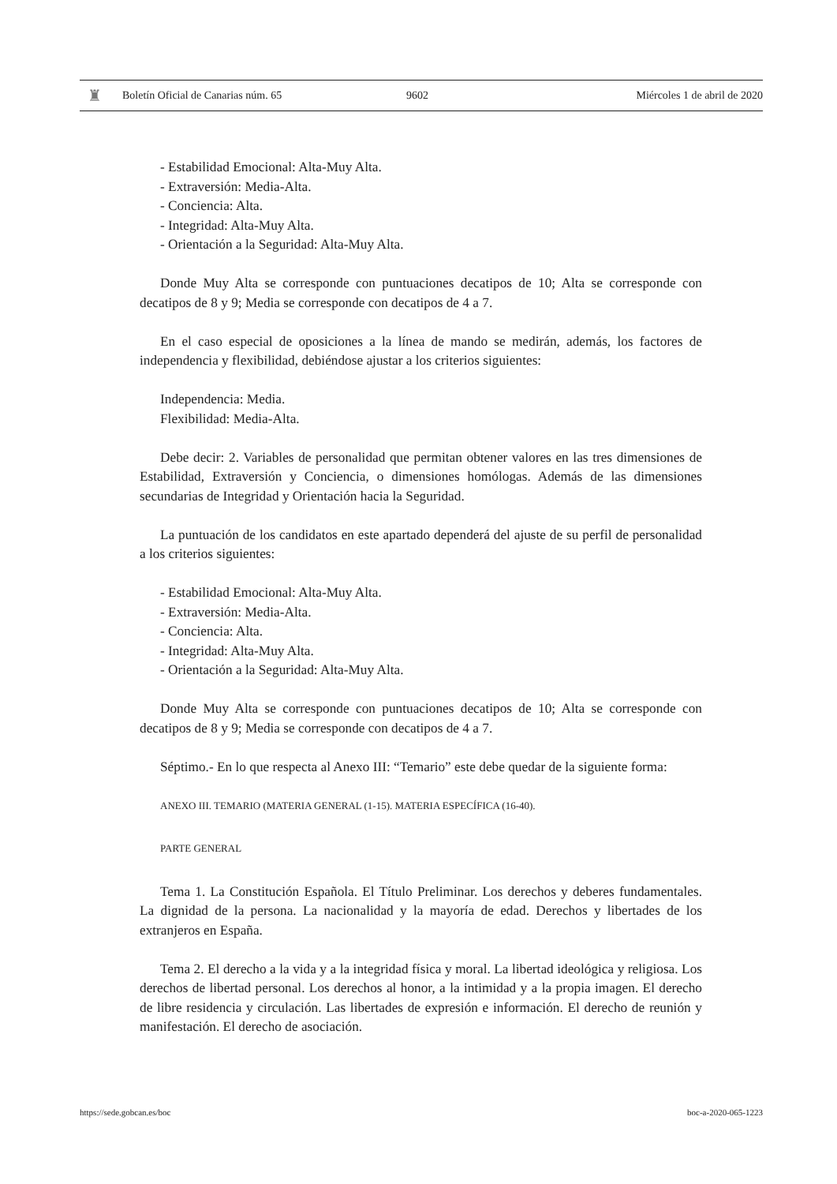♜
Boletín Oficial de Canarias núm. 65 9602 Miércoles 1 de abril de 2020
- Estabilidad Emocional: Alta-Muy Alta.
- Extraversión: Media-Alta.
- Conciencia: Alta.
- Integridad: Alta-Muy Alta.
- Orientación a la Seguridad: Alta-Muy Alta.
Donde Muy Alta se corresponde con puntuaciones decatipos de 10; Alta se corresponde con decatipos de 8 y 9; Media se corresponde con decatipos de 4 a 7.
En el caso especial de oposiciones a la línea de mando se medirán, además, los factores de independencia y flexibilidad, debiéndose ajustar a los criterios siguientes:
Independencia: Media.
Flexibilidad: Media-Alta.
Debe decir: 2. Variables de personalidad que permitan obtener valores en las tres dimensiones de Estabilidad, Extraversión y Conciencia, o dimensiones homólogas. Además de las dimensiones secundarias de Integridad y Orientación hacia la Seguridad.
La puntuación de los candidatos en este apartado dependerá del ajuste de su perfil de personalidad a los criterios siguientes:
- Estabilidad Emocional: Alta-Muy Alta.
- Extraversión: Media-Alta.
- Conciencia: Alta.
- Integridad: Alta-Muy Alta.
- Orientación a la Seguridad: Alta-Muy Alta.
Donde Muy Alta se corresponde con puntuaciones decatipos de 10; Alta se corresponde con decatipos de 8 y 9; Media se corresponde con decatipos de 4 a 7.
Séptimo.- En lo que respecta al Anexo III: “Temario” este debe quedar de la siguiente forma:
ANEXO III. TEMARIO (MATERIA GENERAL (1-15). MATERIA ESPECÍFICA (16-40).
PARTE GENERAL
Tema 1. La Constitución Española. El Título Preliminar. Los derechos y deberes fundamentales. La dignidad de la persona. La nacionalidad y la mayoría de edad. Derechos y libertades de los extranjeros en España.
Tema 2. El derecho a la vida y a la integridad física y moral. La libertad ideológica y religiosa. Los derechos de libertad personal. Los derechos al honor, a la intimidad y a la propia imagen. El derecho de libre residencia y circulación. Las libertades de expresión e información. El derecho de reunión y manifestación. El derecho de asociación.
https://sede.gobcan.es/boc boc-a-2020-065-1223